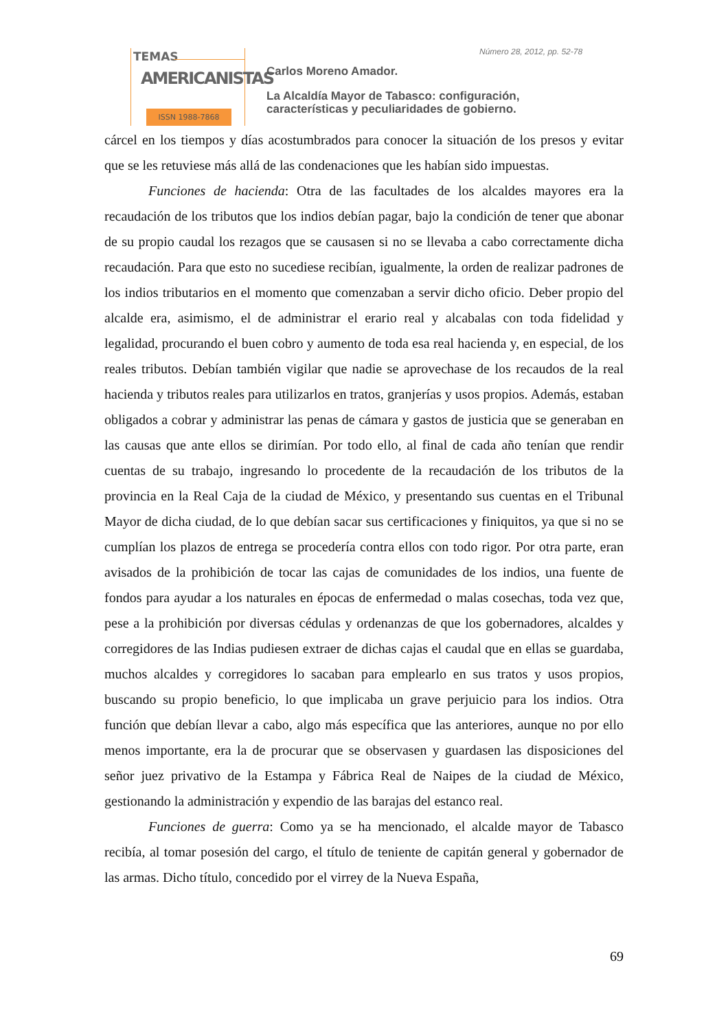TEMAS
AMERICANISTAS
ISSN 1988-7868
Número 28, 2012, pp. 52-78
Carlos Moreno Amador.
La Alcaldía Mayor de Tabasco: configuración,
características y peculiaridades de gobierno.
cárcel en los tiempos y días acostumbrados para conocer la situación de los presos y evitar que se les retuviese más allá de las condenaciones que les habían sido impuestas.
Funciones de hacienda: Otra de las facultades de los alcaldes mayores era la recaudación de los tributos que los indios debían pagar, bajo la condición de tener que abonar de su propio caudal los rezagos que se causasen si no se llevaba a cabo correctamente dicha recaudación. Para que esto no sucediese recibían, igualmente, la orden de realizar padrones de los indios tributarios en el momento que comenzaban a servir dicho oficio. Deber propio del alcalde era, asimismo, el de administrar el erario real y alcabalas con toda fidelidad y legalidad, procurando el buen cobro y aumento de toda esa real hacienda y, en especial, de los reales tributos. Debían también vigilar que nadie se aprovechase de los recaudos de la real hacienda y tributos reales para utilizarlos en tratos, granjerías y usos propios. Además, estaban obligados a cobrar y administrar las penas de cámara y gastos de justicia que se generaban en las causas que ante ellos se dirimían. Por todo ello, al final de cada año tenían que rendir cuentas de su trabajo, ingresando lo procedente de la recaudación de los tributos de la provincia en la Real Caja de la ciudad de México, y presentando sus cuentas en el Tribunal Mayor de dicha ciudad, de lo que debían sacar sus certificaciones y finiquitos, ya que si no se cumplían los plazos de entrega se procedería contra ellos con todo rigor. Por otra parte, eran avisados de la prohibición de tocar las cajas de comunidades de los indios, una fuente de fondos para ayudar a los naturales en épocas de enfermedad o malas cosechas, toda vez que, pese a la prohibición por diversas cédulas y ordenanzas de que los gobernadores, alcaldes y corregidores de las Indias pudiesen extraer de dichas cajas el caudal que en ellas se guardaba, muchos alcaldes y corregidores lo sacaban para emplearlo en sus tratos y usos propios, buscando su propio beneficio, lo que implicaba un grave perjuicio para los indios. Otra función que debían llevar a cabo, algo más específica que las anteriores, aunque no por ello menos importante, era la de procurar que se observasen y guardasen las disposiciones del señor juez privativo de la Estampa y Fábrica Real de Naipes de la ciudad de México, gestionando la administración y expendio de las barajas del estanco real.
Funciones de guerra: Como ya se ha mencionado, el alcalde mayor de Tabasco recibía, al tomar posesión del cargo, el título de teniente de capitán general y gobernador de las armas. Dicho título, concedido por el virrey de la Nueva España,
69